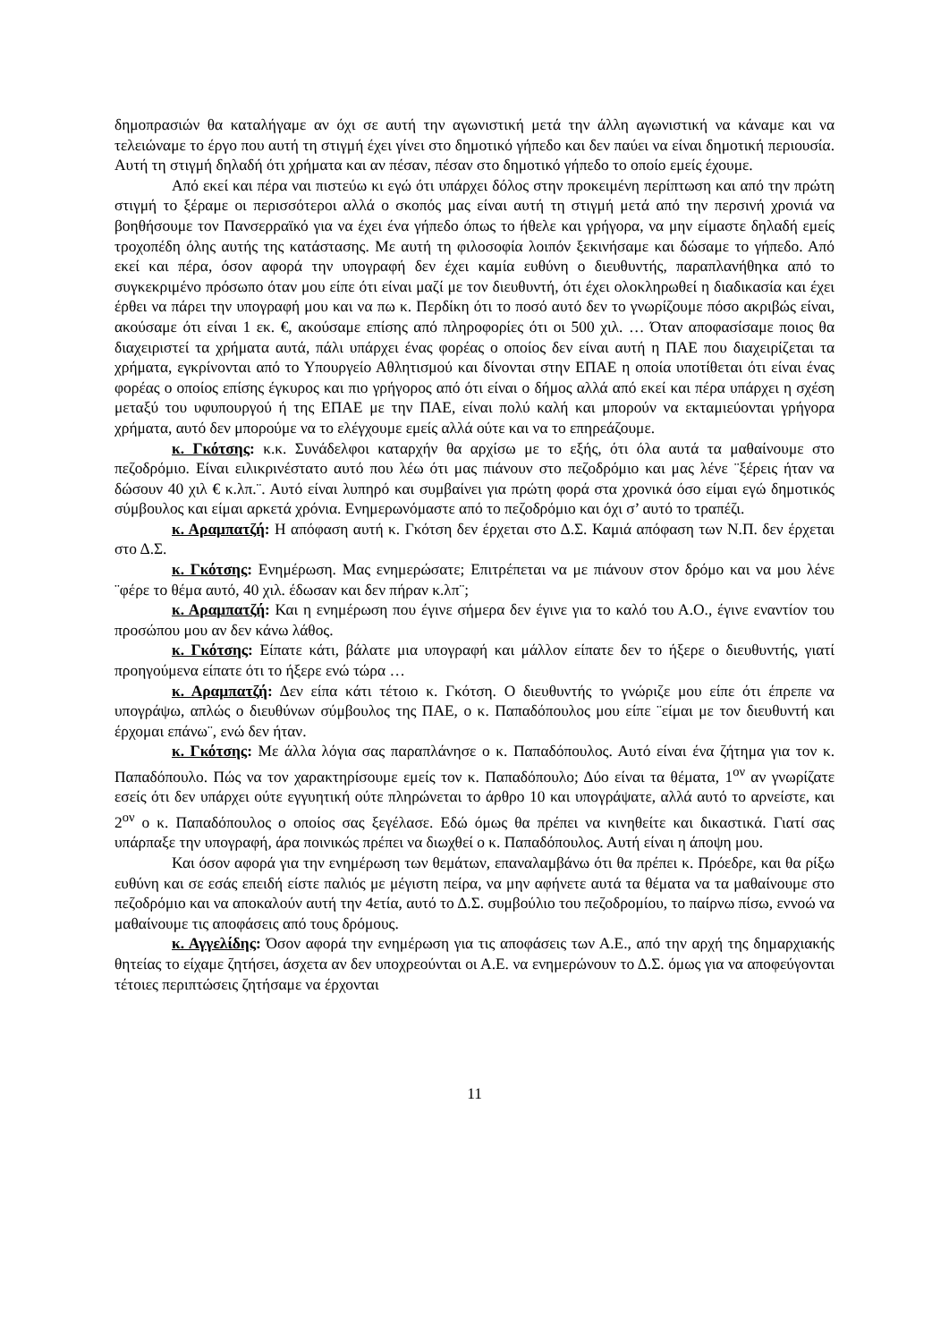δημοπρασιών θα καταλήγαμε αν όχι σε αυτή την αγωνιστική μετά την άλλη αγωνιστική να κάναμε και να τελειώναμε το έργο που αυτή τη στιγμή έχει γίνει στο δημοτικό γήπεδο και δεν παύει να είναι δημοτική περιουσία. Αυτή τη στιγμή δηλαδή ότι χρήματα και αν πέσαν, πέσαν στο δημοτικό γήπεδο το οποίο εμείς έχουμε.
Από εκεί και πέρα ναι πιστεύω κι εγώ ότι υπάρχει δόλος στην προκειμένη περίπτωση και από την πρώτη στιγμή το ξέραμε οι περισσότεροι αλλά ο σκοπός μας είναι αυτή τη στιγμή μετά από την περσινή χρονιά να βοηθήσουμε τον Πανσερραϊκό για να έχει ένα γήπεδο όπως το ήθελε και γρήγορα, να μην είμαστε δηλαδή εμείς τροχοπέδη όλης αυτής της κατάστασης. Με αυτή τη φιλοσοφία λοιπόν ξεκινήσαμε και δώσαμε το γήπεδο. Από εκεί και πέρα, όσον αφορά την υπογραφή δεν έχει καμία ευθύνη ο διευθυντής, παραπλανήθηκα από το συγκεκριμένο πρόσωπο όταν μου είπε ότι είναι μαζί με τον διευθυντή, ότι έχει ολοκληρωθεί η διαδικασία και έχει έρθει να πάρει την υπογραφή μου και να πω κ. Περδίκη ότι το ποσό αυτό δεν το γνωρίζουμε πόσο ακριβώς είναι, ακούσαμε ότι είναι 1 εκ. €, ακούσαμε επίσης από πληροφορίες ότι οι 500 χιλ. … Όταν αποφασίσαμε ποιος θα διαχειριστεί τα χρήματα αυτά, πάλι υπάρχει ένας φορέας ο οποίος δεν είναι αυτή η ΠΑΕ που διαχειρίζεται τα χρήματα, εγκρίνονται από το Υπουργείο Αθλητισμού και δίνονται στην ΕΠΑΕ η οποία υποτίθεται ότι είναι ένας φορέας ο οποίος επίσης έγκυρος και πιο γρήγορος από ότι είναι ο δήμος αλλά από εκεί και πέρα υπάρχει η σχέση μεταξύ του υφυπουργού ή της ΕΠΑΕ με την ΠΑΕ, είναι πολύ καλή και μπορούν να εκταμιεύονται γρήγορα χρήματα, αυτό δεν μπορούμε να το ελέγχουμε εμείς αλλά ούτε και να το επηρεάζουμε.
κ. Γκότσης: κ.κ. Συνάδελφοι καταρχήν θα αρχίσω με το εξής, ότι όλα αυτά τα μαθαίνουμε στο πεζοδρόμιο. Είναι ειλικρινέστατο αυτό που λέω ότι μας πιάνουν στο πεζοδρόμιο και μας λένε ¨ξέρεις ήταν να δώσουν 40 χιλ € κ.λπ.¨. Αυτό είναι λυπηρό και συμβαίνει για πρώτη φορά στα χρονικά όσο είμαι εγώ δημοτικός σύμβουλος και είμαι αρκετά χρόνια. Ενημερωνόμαστε από το πεζοδρόμιο και όχι σ’ αυτό το τραπέζι.
κ. Αραμπατζή: Η απόφαση αυτή κ. Γκότση δεν έρχεται στο Δ.Σ. Καμιά απόφαση των Ν.Π. δεν έρχεται στο Δ.Σ.
κ. Γκότσης: Ενημέρωση. Μας ενημερώσατε; Επιτρέπεται να με πιάνουν στον δρόμο και να μου λένε ¨φέρε το θέμα αυτό, 40 χιλ. έδωσαν και δεν πήραν κ.λπ¨;
κ. Αραμπατζή: Και η ενημέρωση που έγινε σήμερα δεν έγινε για το καλό του Α.Ο., έγινε εναντίον του προσώπου μου αν δεν κάνω λάθος.
κ. Γκότσης: Είπατε κάτι, βάλατε μια υπογραφή και μάλλον είπατε δεν το ήξερε ο διευθυντής, γιατί προηγούμενα είπατε ότι το ήξερε ενώ τώρα …
κ. Αραμπατζή: Δεν είπα κάτι τέτοιο κ. Γκότση. Ο διευθυντής το γνώριζε μου είπε ότι έπρεπε να υπογράψω, απλώς ο διευθύνων σύμβουλος της ΠΑΕ, ο κ. Παπαδόπουλος μου είπε ¨είμαι με τον διευθυντή και έρχομαι επάνω¨, ενώ δεν ήταν.
κ. Γκότσης: Με άλλα λόγια σας παραπλάνησε ο κ. Παπαδόπουλος. Αυτό είναι ένα ζήτημα για τον κ. Παπαδόπουλο. Πώς να τον χαρακτηρίσουμε εμείς τον κ. Παπαδόπουλο; Δύο είναι τα θέματα, 1<sup>ον</sup> αν γνωρίζατε εσείς ότι δεν υπάρχει ούτε εγγυητική ούτε πληρώνεται το άρθρο 10 και υπογράψατε, αλλά αυτό το αρνείστε, και 2<sup>ον</sup> ο κ. Παπαδόπουλος ο οποίος σας ξεγέλασε. Εδώ όμως θα πρέπει να κινηθείτε και δικαστικά. Γιατί σας υπάρπαξε την υπογραφή, άρα ποινικώς πρέπει να διωχθεί ο κ. Παπαδόπουλος. Αυτή είναι η άποψη μου.
Και όσον αφορά για την ενημέρωση των θεμάτων, επαναλαμβάνω ότι θα πρέπει κ. Πρόεδρε, και θα ρίξω ευθύνη και σε εσάς επειδή είστε παλιός με μέγιστη πείρα, να μην αφήνετε αυτά τα θέματα να τα μαθαίνουμε στο πεζοδρόμιο και να αποκαλούν αυτή την 4ετία, αυτό το Δ.Σ. συμβούλιο του πεζοδρομίου, το παίρνω πίσω, εννοώ να μαθαίνουμε τις αποφάσεις από τους δρόμους.
κ. Αγγελίδης: Όσον αφορά την ενημέρωση για τις αποφάσεις των Α.Ε., από την αρχή της δημαρχιακής θητείας το είχαμε ζητήσει, άσχετα αν δεν υποχρεούνται οι Α.Ε. να ενημερώνουν το Δ.Σ. όμως για να αποφεύγονται τέτοιες περιπτώσεις ζητήσαμε να έρχονται
11